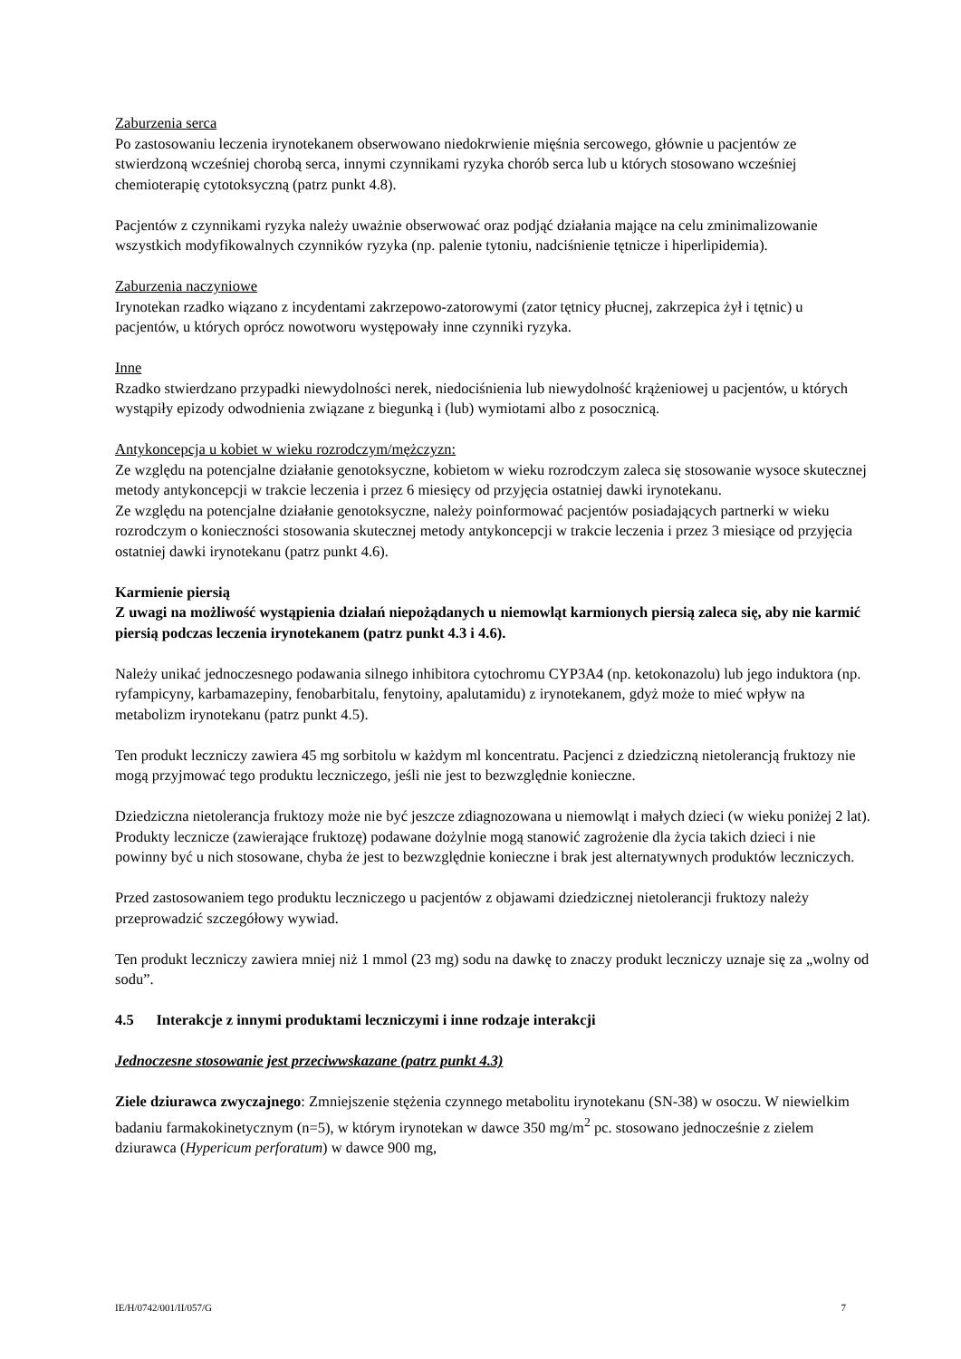Zaburzenia serca
Po zastosowaniu leczenia irynotekanem obserwowano niedokrwienie mięśnia sercowego, głównie u pacjentów ze stwierdzoną wcześniej chorobą serca, innymi czynnikami ryzyka chorób serca lub u których stosowano wcześniej chemioterapię cytotoksyczną (patrz punkt 4.8).
Pacjentów z czynnikami ryzyka należy uważnie obserwować oraz podjąć działania mające na celu zminimalizowanie wszystkich modyfikowalnych czynników ryzyka (np. palenie tytoniu, nadciśnienie tętnicze i hiperlipidemia).
Zaburzenia naczyniowe
Irynotekan rzadko wiązano z incydentami zakrzepowo-zatorowymi (zator tętnicy płucnej, zakrzepica żył i tętnic) u pacjentów, u których oprócz nowotworu występowały inne czynniki ryzyka.
Inne
Rzadko stwierdzano przypadki niewydolności nerek, niedociśnienia lub niewydolność krążeniowej u pacjentów, u których wystąpiły epizody odwodnienia związane z biegunką i (lub) wymiotami albo z posocznicą.
Antykoncepcja u kobiet w wieku rozrodczym/mężczyzn:
Ze względu na potencjalne działanie genotoksyczne, kobietom w wieku rozrodczym zaleca się stosowanie wysoce skutecznej metody antykoncepcji w trakcie leczenia i przez 6 miesięcy od przyjęcia ostatniej dawki irynotekanu.
Ze względu na potencjalne działanie genotoksyczne, należy poinformować pacjentów posiadających partnerki w wieku rozrodczym o konieczności stosowania skutecznej metody antykoncepcji w trakcie leczenia i przez 3 miesiące od przyjęcia ostatniej dawki irynotekanu (patrz punkt 4.6).
Karmienie piersią
Z uwagi na możliwość wystąpienia działań niepożądanych u niemowląt karmionych piersią zaleca się, aby nie karmić piersią podczas leczenia irynotekanem (patrz punkt 4.3 i 4.6).
Należy unikać jednoczesnego podawania silnego inhibitora cytochromu CYP3A4 (np. ketokonazolu) lub jego induktora (np. ryfampicyny, karbamazepiny, fenobarbitalu, fenytoiny, apalutamidu) z irynotekanem, gdyż może to mieć wpływ na metabolizm irynotekanu (patrz punkt 4.5).
Ten produkt leczniczy zawiera 45 mg sorbitolu w każdym ml koncentratu. Pacjenci z dziedziczną nietolerancją fruktozy nie mogą przyjmować tego produktu leczniczego, jeśli nie jest to bezwzględnie konieczne.
Dziedziczna nietolerancja fruktozy może nie być jeszcze zdiagnozowana u niemowląt i małych dzieci (w wieku poniżej 2 lat). Produkty lecznicze (zawierające fruktozę) podawane dożylnie mogą stanowić zagrożenie dla życia takich dzieci i nie powinny być u nich stosowane, chyba że jest to bezwzględnie konieczne i brak jest alternatywnych produktów leczniczych.
Przed zastosowaniem tego produktu leczniczego u pacjentów z objawami dziedzicznej nietolerancji fruktozy należy przeprowadzić szczegółowy wywiad.
Ten produkt leczniczy zawiera mniej niż 1 mmol (23 mg) sodu na dawkę to znaczy produkt leczniczy uznaje się za „wolny od sodu”.
4.5 Interakcje z innymi produktami leczniczymi i inne rodzaje interakcji
Jednoczesne stosowanie jest przeciwwskazane (patrz punkt 4.3)
Ziele dziurawca zwyczajnego: Zmniejszenie stężenia czynnego metabolitu irynotekanu (SN-38) w osoczu. W niewielkim badaniu farmakokinetycznym (n=5), w którym irynotekan w dawce 350 mg/m<sup>2</sup> pc. stosowano jednocześnie z zielem dziurawca (Hypericum perforatum) w dawce 900 mg,
IE/H/0742/001/II/057/G 7